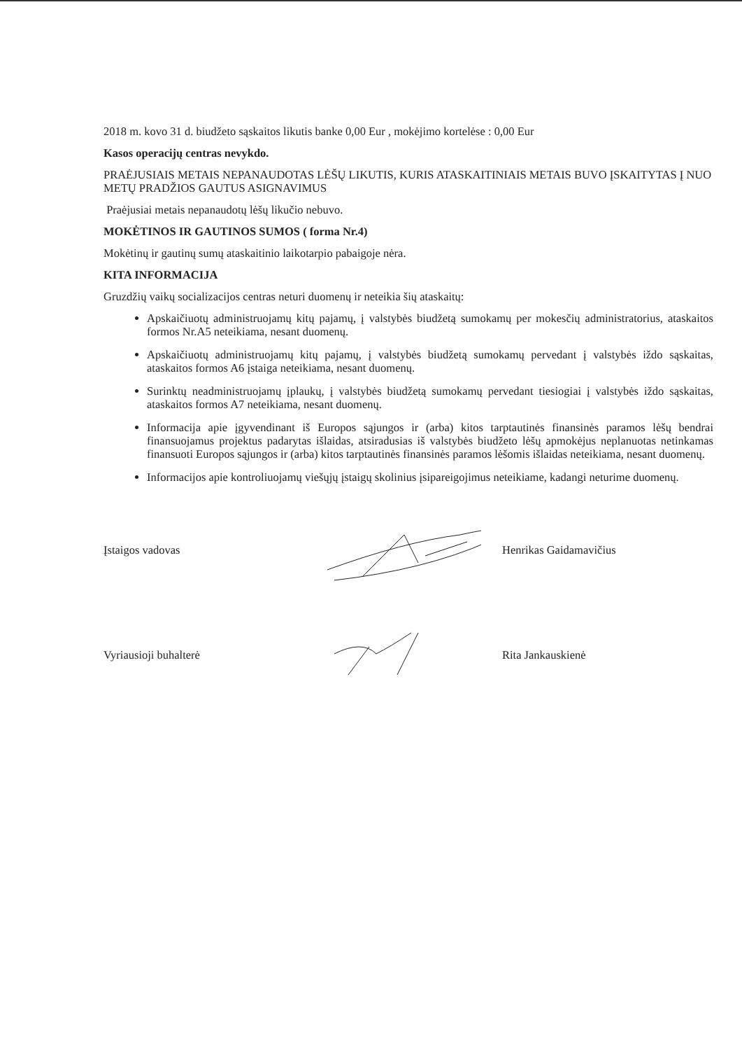2018 m. kovo 31 d. biudžeto sąskaitos likutis banke 0,00 Eur , mokėjimo kortelėse : 0,00 Eur
Kasos operacijų centras nevykdo.
PRAĖJUSIAIS METAIS NEPANAUDOTAS LĖŠŲ LIKUTIS, KURIS ATASKAITINIAIS METAIS BUVO ĮSKAITYTAS Į NUO METŲ PRADŽIOS GAUTUS ASIGNAVIMUS
Praėjusiai metais nepanaudotų lėšų likučio nebuvo.
MOKĖTINOS IR GAUTINOS SUMOS ( forma Nr.4)
Mokėtinų ir gautinų sumų ataskaitinio laikotarpio pabaigoje nėra.
KITA INFORMACIJA
Gruzdžių vaikų socializacijos centras neturi duomenų ir neteikia šių ataskaitų:
Apskaičiuotų administruojamų kitų pajamų, į valstybės biudžetą sumokamų per mokesčių administratorius, ataskaitos formos Nr.A5 neteikiama, nesant duomenų.
Apskaičiuotų administruojamų kitų pajamų, į valstybės biudžetą sumokamų pervedant į valstybės iždo sąskaitas, ataskaitos formos A6 įstaiga neteikiama, nesant duomenų.
Surinktų neadministruojamų įplaukų, į valstybės biudžetą sumokamų pervedant tiesiogiai į valstybės iždo sąskaitas, ataskaitos formos A7 neteikiama, nesant duomenų.
Informacija apie įgyvendinant iš Europos sąjungos ir (arba) kitos tarptautinės finansinės paramos lėšų bendrai finansuojamus projektus padarytas išlaidas, atsiradusias iš valstybės biudžeto lėšų apmokėjus neplanuotas netinkamas finansuoti Europos sąjungos ir (arba) kitos tarptautinės finansinės paramos lėšomis išlaidas neteikiama, nesant duomenų.
Informacijos apie kontroliuojamų viešųjų įstaigų skolinius įsipareigojimus neteikiame, kadangi neturime duomenų.
Įstaigos vadovas Henrikas Gaidamavičius
Vyriausioji buhalterė Rita Jankauskienė